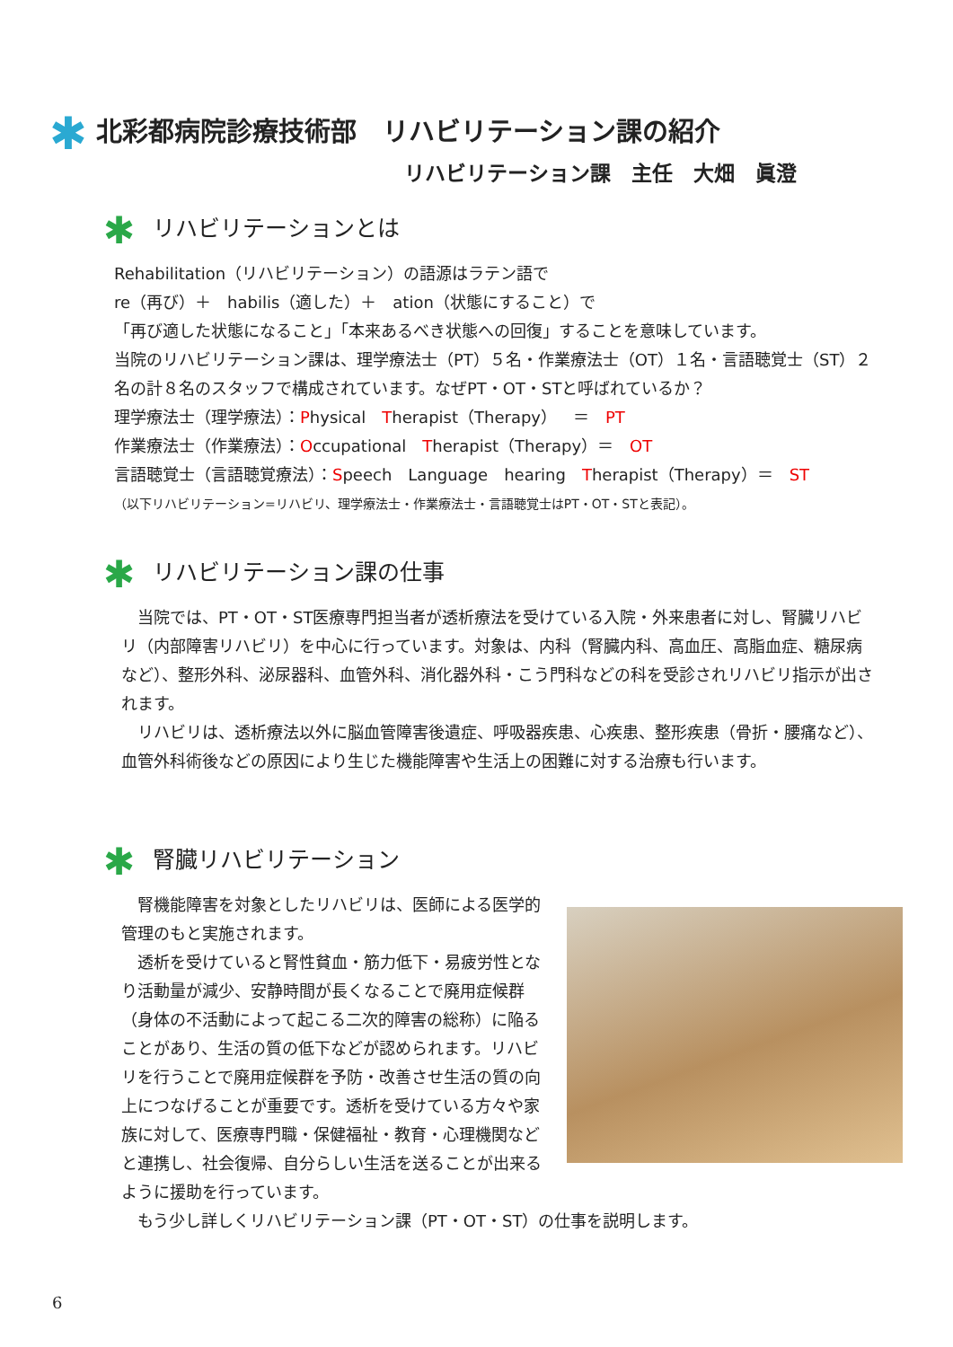✱ 北彩都病院診療技術部　リハビリテーション課の紹介
リハビリテーション課　主任　大畑　眞澄
✱ リハビリテーションとは
Rehabilitation（リハビリテーション）の語源はラテン語で
re（再び）＋　habilis（適した）＋　ation（状態にすること）で
「再び適した状態になること」「本来あるべき状態への回復」することを意味しています。
当院のリハビリテーション課は、理学療法士（PT）５名・作業療法士（OT）１名・言語聴覚士（ST）２名の計８名のスタッフで構成されています。なぜPT・OT・STと呼ばれているか？
理学療法士（理学療法）：Physical　Therapist（Therapy）　＝　PT
作業療法士（作業療法）：Occupational　Therapist（Therapy）＝　OT
言語聴覚士（言語聴覚療法）：Speech　Language　hearing　Therapist（Therapy）＝　ST
（以下リハビリテーション=リハビリ、理学療法士・作業療法士・言語聴覚士はPT・OT・STと表記）。
✱ リハビリテーション課の仕事
　当院では、PT・OT・ST医療専門担当者が透析療法を受けている入院・外来患者に対し、腎臓リハビリ（内部障害リハビリ）を中心に行っています。対象は、内科（腎臓内科、高血圧、高脂血症、糖尿病など）、整形外科、泌尿器科、血管外科、消化器外科・こう門科などの科を受診されリハビリ指示が出されます。
　リハビリは、透析療法以外に脳血管障害後遺症、呼吸器疾患、心疾患、整形疾患（骨折・腰痛など）、血管外科術後などの原因により生じた機能障害や生活上の困難に対する治療も行います。
✱ 腎臓リハビリテーション
　腎機能障害を対象としたリハビリは、医師による医学的管理のもと実施されます。
　透析を受けていると腎性貧血・筋力低下・易疲労性となり活動量が減少、安静時間が長くなることで廃用症候群（身体の不活動によって起こる二次的障害の総称）に陥ることがあり、生活の質の低下などが認められます。リハビリを行うことで廃用症候群を予防・改善させ生活の質の向上につなげることが重要です。透析を受けている方々や家族に対して、医療専門職・保健福祉・教育・心理機関などと連携し、社会復帰、自分らしい生活を送ることが出来るように援助を行っています。
　もう少し詳しくリハビリテーション課（PT・OT・ST）の仕事を説明します。
6